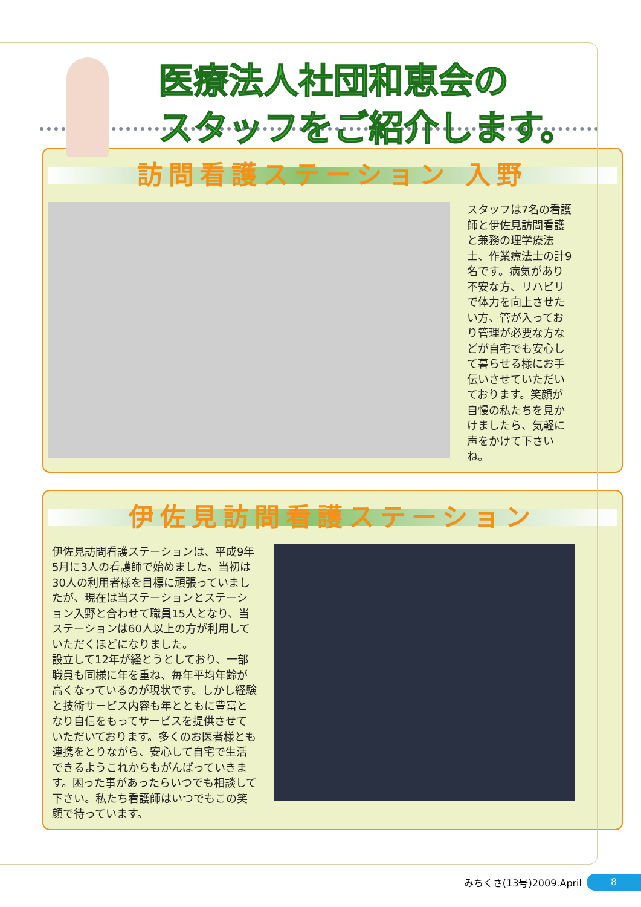医療法人社団和恵会の
スタッフをご紹介します。
訪問看護ステーション 入野
スタッフは7名の看護師と伊佐見訪問看護と兼務の理学療法士、作業療法士の計9名です。病気があり不安な方、リハビリで体力を向上させたい方、管が入っており管理が必要な方などが自宅でも安心して暮らせる様にお手伝いさせていただいております。笑顔が自慢の私たちを見かけましたら、気軽に声をかけて下さいね。
伊佐見訪問看護ステーション
伊佐見訪問看護ステーションは、平成9年5月に3人の看護師で始めました。当初は30人の利用者様を目標に頑張っていましたが、現在は当ステーションとステーション入野と合わせて職員15人となり、当ステーションは60人以上の方が利用していただくほどになりました。
設立して12年が経とうとしており、一部職員も同様に年を重ね、毎年平均年齢が高くなっているのが現状です。しかし経験と技術サービス内容も年とともに豊富となり自信をもってサービスを提供させていただいております。多くのお医者様とも連携をとりながら、安心して自宅で生活できるようこれからもがんばっていきます。困った事があったらいつでも相談して下さい。私たち看護師はいつでもこの笑顔で待っています。
みちくさ(13号)2009.April
8